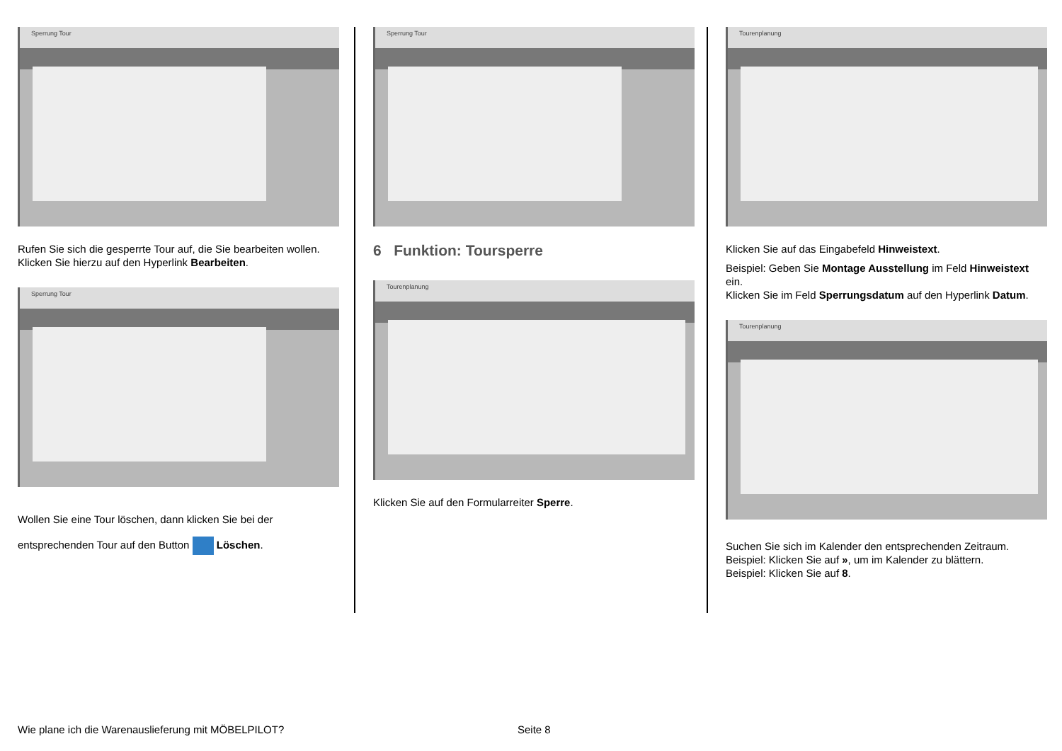Sperrung Tour
Rufen Sie sich die gesperrte Tour auf, die Sie bearbeiten wollen. Klicken Sie hierzu auf den Hyperlink Bearbeiten.
Sperrung Tour
Wollen Sie eine Tour löschen, dann klicken Sie bei der entsprechenden Tour auf den Button Löschen.
Sperrung Tour
6 Funktion: Toursperre
Tourenplanung
Klicken Sie auf den Formularreiter Sperre.
Tourenplanung
Klicken Sie auf das Eingabefeld Hinweistext.
Beispiel: Geben Sie Montage Ausstellung im Feld Hinweistext ein.
Klicken Sie im Feld Sperrungsdatum auf den Hyperlink Datum.
Tourenplanung
Suchen Sie sich im Kalender den entsprechenden Zeitraum.
Beispiel: Klicken Sie auf », um im Kalender zu blättern.
Beispiel: Klicken Sie auf 8.
Wie plane ich die Warenauslieferung mit MÖBELPILOT?
Seite 8